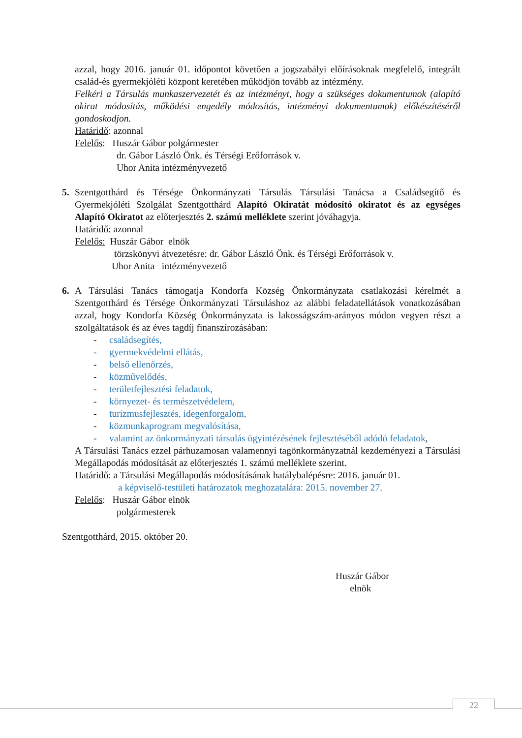azzal, hogy 2016. január 01. időpontot követően a jogszabályi előírásoknak megfelelő, integrált család-és gyermekjóléti központ keretében működjön tovább az intézmény.
Felkéri a Társulás munkaszervezetét és az intézményt, hogy a szükséges dokumentumok (alapító okirat módosítás, működési engedély módosítás, intézményi dokumentumok) előkészítéséről gondoskodjon.
Határidő: azonnal
Felelős: Huszár Gábor polgármester
dr. Gábor László Önk. és Térségi Erőforrások v.
Uhor Anita intézményvezető
5. Szentgotthárd és Térsége Önkormányzati Társulás Társulási Tanácsa a Családsegítő és Gyermekjóléti Szolgálat Szentgotthárd Alapító Okiratát módosító okiratot és az egységes Alapító Okiratot az előterjesztés 2. számú melléklete szerint jóváhagyja.
Határidő: azonnal
Felelős: Huszár Gábor elnök
törzskönyvi átvezetésre: dr. Gábor László Önk. és Térségi Erőforrások v.
Uhor Anita intézményvezető
6. A Társulási Tanács támogatja Kondorfa Község Önkormányzata csatlakozási kérelmét a Szentgotthárd és Térsége Önkormányzati Társuláshoz az alábbi feladatellátások vonatkozásában azzal, hogy Kondorfa Község Önkormányzata is lakosságszám-arányos módon vegyen részt a szolgáltatások és az éves tagdíj finanszírozásában:
- családsegítés,
- gyermekvédelmi ellátás,
- belső ellenőrzés,
- közművelődés,
- területfejlesztési feladatok,
- környezet- és természetvédelem,
- turizmusfejlesztés, idegenforgalom,
- közmunkaprogram megvalósítása,
- valamint az önkormányzati társulás ügyintézésének fejlesztéséből adódó feladatok,
A Társulási Tanács ezzel párhuzamosan valamennyi tagönkormányzatnál kezdeményezi a Társulási Megállapodás módosítását az előterjesztés 1. számú melléklete szerint.
Határidő: a Társulási Megállapodás módosításának hatálybalépésre: 2016. január 01.
a képviselő-testületi határozatok meghozatalára: 2015. november 27.
Felelős: Huszár Gábor elnök
polgármesterek
Szentgotthárd, 2015. október 20.
Huszár Gábor
elnök
22